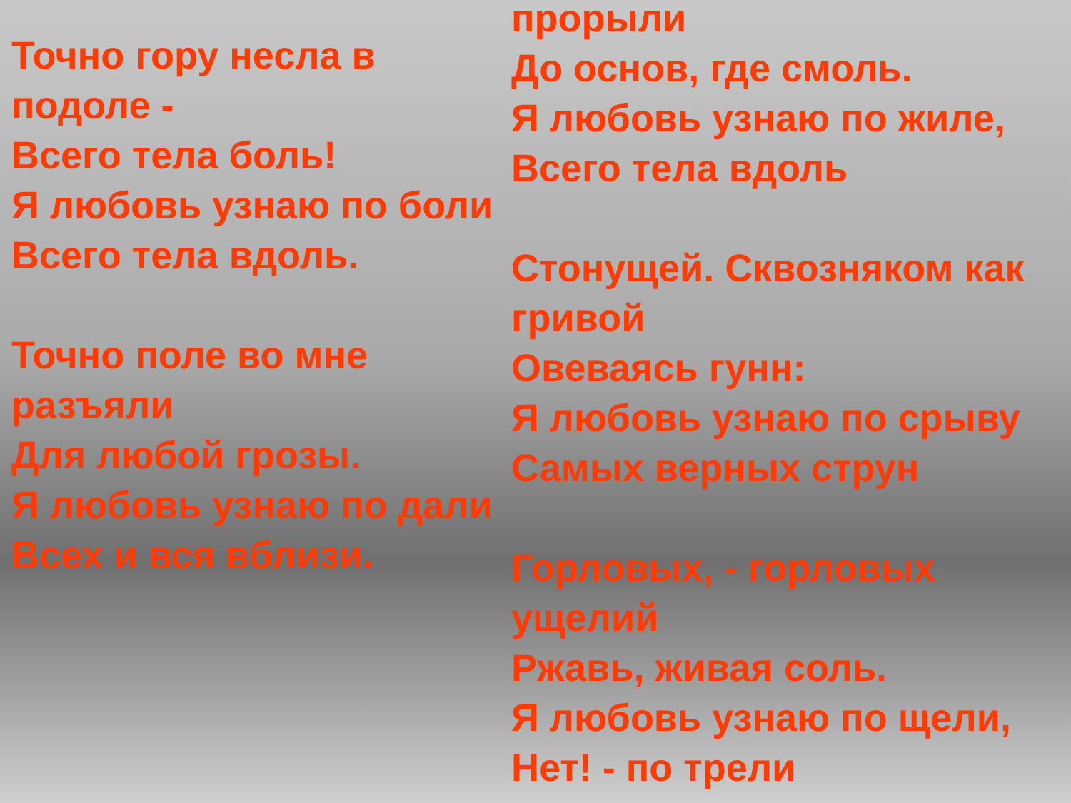Точно гору несла в подоле -
Всего тела боль!
Я любовь узнаю по боли
Всего тела вдоль.
Точно поле во мне разъяли
Для любой грозы.
Я любовь узнаю по дали
Всех и вся вблизи.
прорыли
До основ, где смоль.
Я любовь узнаю по жиле,
Всего тела вдоль
Стонущей. Сквозняком как гривой
Овеваясь гунн:
Я любовь узнаю по срыву
Самых верных струн
Горловых, - горловых ущелий
Ржавь, живая соль.
Я любовь узнаю по щели,
Нет! - по трели